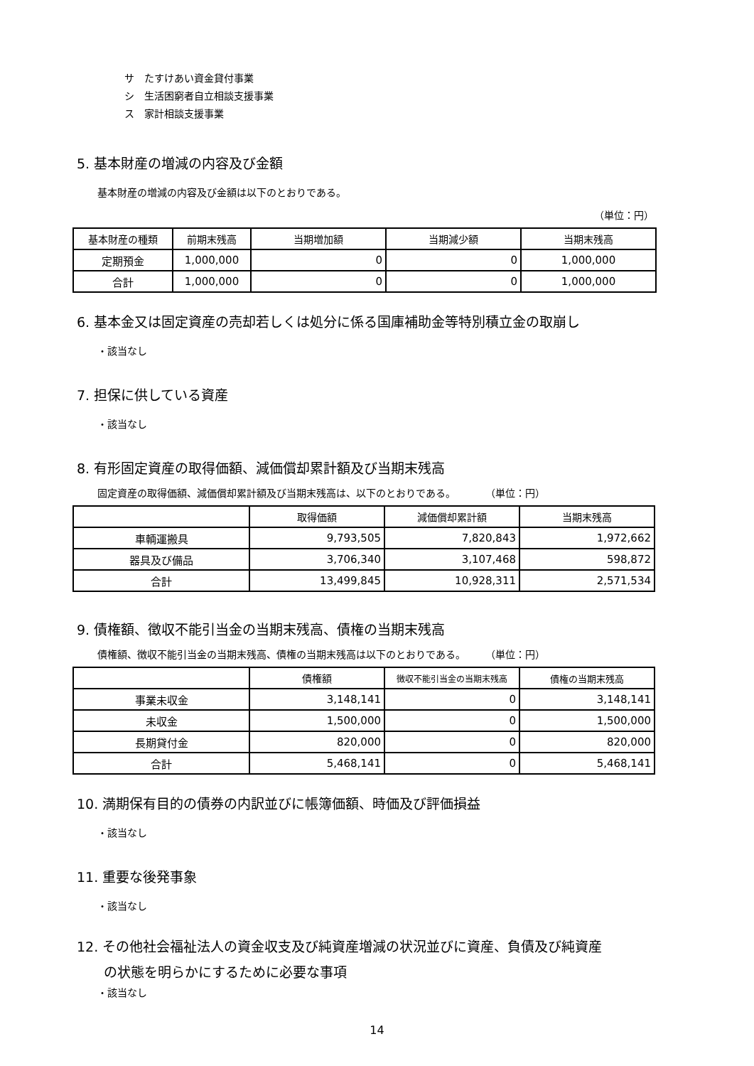サ　たすけあい資金貸付事業
シ　生活困窮者自立相談支援事業
ス　家計相談支援事業
5. 基本財産の増減の内容及び金額
基本財産の増減の内容及び金額は以下のとおりである。
（単位：円）
| 基本財産の種類 | 前期末残高 | 当期増加額 | 当期減少額 | 当期末残高 |
| --- | --- | --- | --- | --- |
| 定期預金 | 1,000,000 | 0 | 0 | 1,000,000 |
| 合計 | 1,000,000 | 0 | 0 | 1,000,000 |
6. 基本金又は固定資産の売却若しくは処分に係る国庫補助金等特別積立金の取崩し
・該当なし
7. 担保に供している資産
・該当なし
8. 有形固定資産の取得価額、減価償却累計額及び当期末残高
固定資産の取得価額、減価償却累計額及び当期末残高は、以下のとおりである。　　　　（単位：円）
| | 取得価額 | 減価償却累計額 | 当期末残高 |
| --- | --- | --- | --- |
| 車輌運搬具 | 9,793,505 | 7,820,843 | 1,972,662 |
| 器具及び備品 | 3,706,340 | 3,107,468 | 598,872 |
| 合計 | 13,499,845 | 10,928,311 | 2,571,534 |
9. 債権額、徴収不能引当金の当期末残高、債権の当期末残高
債権額、徴収不能引当金の当期末残高、債権の当期末残高は以下のとおりである。　　　（単位：円）
| | 債権額 | 徴収不能引当金の当期末残高 | 債権の当期末残高 |
| --- | --- | --- | --- |
| 事業未収金 | 3,148,141 | 0 | 3,148,141 |
| 未収金 | 1,500,000 | 0 | 1,500,000 |
| 長期貸付金 | 820,000 | 0 | 820,000 |
| 合計 | 5,468,141 | 0 | 5,468,141 |
10. 満期保有目的の債券の内訳並びに帳簿価額、時価及び評価損益
・該当なし
11. 重要な後発事象
・該当なし
12. その他社会福祉法人の資金収支及び純資産増減の状況並びに資産、負債及び純資産
　　の状態を明らかにするために必要な事項
・該当なし
14